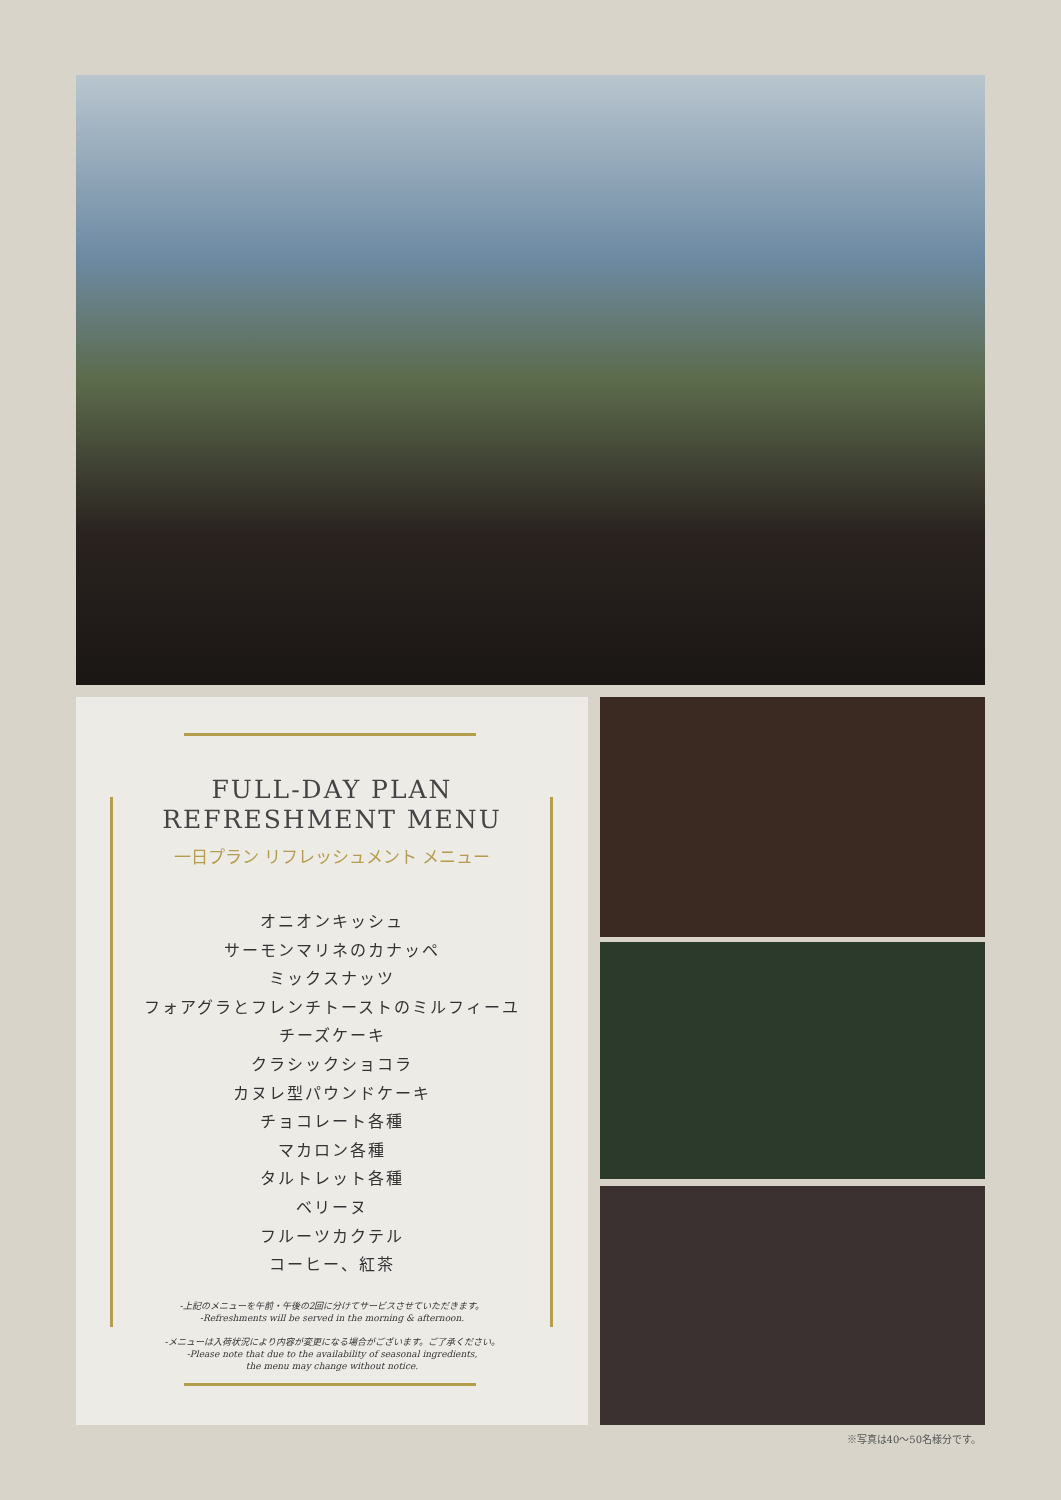FULL-DAY PLAN
REFRESHMENT MENU
一日プラン リフレッシュメント メニュー
オニオンキッシュ
サーモンマリネのカナッペ
ミックスナッツ
フォアグラとフレンチトーストのミルフィーユ
チーズケーキ
クラシックショコラ
カヌレ型パウンドケーキ
チョコレート各種
マカロン各種
タルトレット各種
ベリーヌ
フルーツカクテル
コーヒー、紅茶
-上記のメニューを午前・午後の2回に分けてサービスさせていただきます。
-Refreshments will be served in the morning & afternoon.
-メニューは入荷状況により内容が変更になる場合がございます。ご了承ください。
-Please note that due to the availability of seasonal ingredients,
the menu may change without notice.
※写真は40～50名様分です。